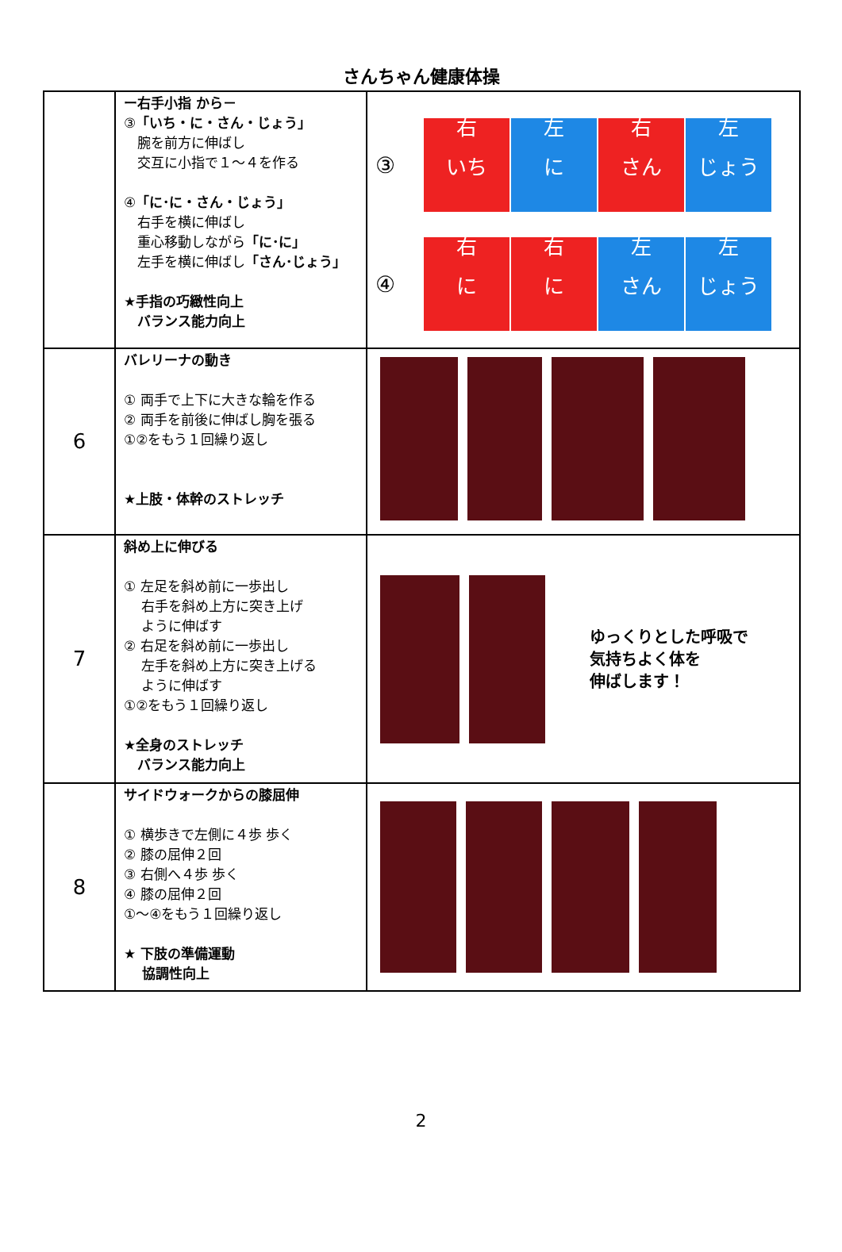さんちゃん健康体操
| | ー右手小指 から－ ③ 「いち・に・さん・じょう」 腕を前方に伸ばし 交互に小指で１～４を作る ④ 「に･に・さん・じょう」 右手を横に伸ばし 重心移動しながら 「に･に」 左手を横に伸ばし 「さん･じょう」 ★手指の巧緻性向上 バランス能力向上 | ③ 右 いち 左 に 右 さん 左 じょう ④ 右 に 右 に 左 さん 左 じょう |
| 6 | バレリーナの動き ① 両手で上下に大きな輪を作る ② 両手を前後に伸ばし胸を張る ①②をもう１回繰り返し ★上肢・体幹のストレッチ | |
| 7 | 斜め上に伸びる ① 左足を斜め前に一歩出し 右手を斜め上方に突き上げ ように伸ばす ② 右足を斜め前に一歩出し 左手を斜め上方に突き上げる ように伸ばす ①②をもう１回繰り返し ★全身のストレッチ バランス能力向上 | ゆっくりとした呼吸で 気持ちよく体を 伸ばします！ |
| 8 | サイドウォークからの膝屈伸 ① 横歩きで左側に４歩 歩く ② 膝の屈伸２回 ③ 右側へ４歩 歩く ④ 膝の屈伸２回 ①～④をもう１回繰り返し ★ 下肢の準備運動 協調性向上 | |
2